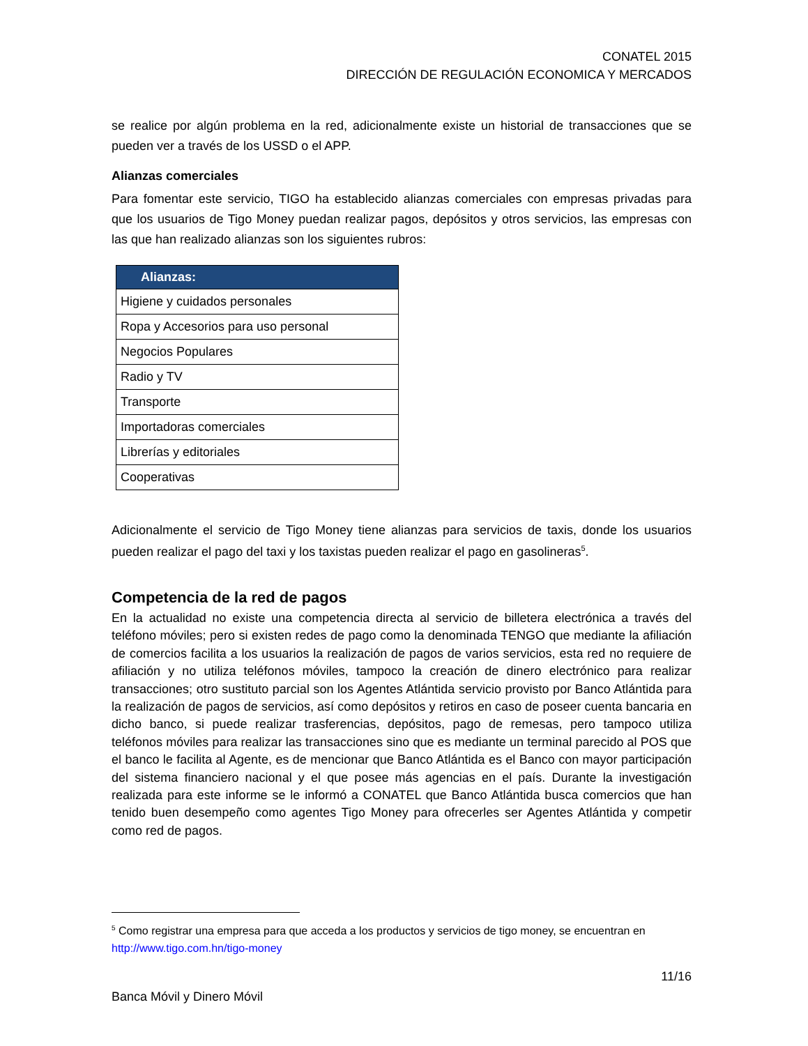CONATEL 2015
DIRECCIÓN DE REGULACIÓN ECONOMICA Y MERCADOS
se realice por algún problema en la red, adicionalmente existe un historial de transacciones que se pueden ver a través de los USSD o el APP.
Alianzas comerciales
Para fomentar este servicio, TIGO ha establecido alianzas comerciales con empresas privadas para que los usuarios de Tigo Money puedan realizar pagos, depósitos y otros servicios, las empresas con las que han realizado alianzas son los siguientes rubros:
| Alianzas: |
| --- |
| Higiene y cuidados personales |
| Ropa y Accesorios para uso personal |
| Negocios Populares |
| Radio y TV |
| Transporte |
| Importadoras comerciales |
| Librerías y editoriales |
| Cooperativas |
Adicionalmente el servicio de Tigo Money tiene alianzas para servicios de taxis, donde los usuarios pueden realizar el pago del taxi y los taxistas pueden realizar el pago en gasolineras<sup>5</sup>.
Competencia de la red de pagos
En la actualidad no existe una competencia directa al servicio de billetera electrónica a través del teléfono móviles; pero si existen redes de pago como la denominada TENGO que mediante la afiliación de comercios facilita a los usuarios la realización de pagos de varios servicios, esta red no requiere de afiliación y no utiliza teléfonos móviles, tampoco la creación de dinero electrónico para realizar transacciones; otro sustituto parcial son los Agentes Atlántida servicio provisto por Banco Atlántida para la realización de pagos de servicios, así como depósitos y retiros en caso de poseer cuenta bancaria en dicho banco, si puede realizar trasferencias, depósitos, pago de remesas, pero tampoco utiliza teléfonos móviles para realizar las transacciones sino que es mediante un terminal parecido al POS que el banco le facilita al Agente, es de mencionar que Banco Atlántida es el Banco con mayor participación del sistema financiero nacional y el que posee más agencias en el país. Durante la investigación realizada para este informe se le informó a CONATEL que Banco Atlántida busca comercios que han tenido buen desempeño como agentes Tigo Money para ofrecerles ser Agentes Atlántida y competir como red de pagos.
<sup>5</sup> Como registrar una empresa para que acceda a los productos y servicios de tigo money, se encuentran en http://www.tigo.com.hn/tigo-money
11/16
Banca Móvil y Dinero Móvil